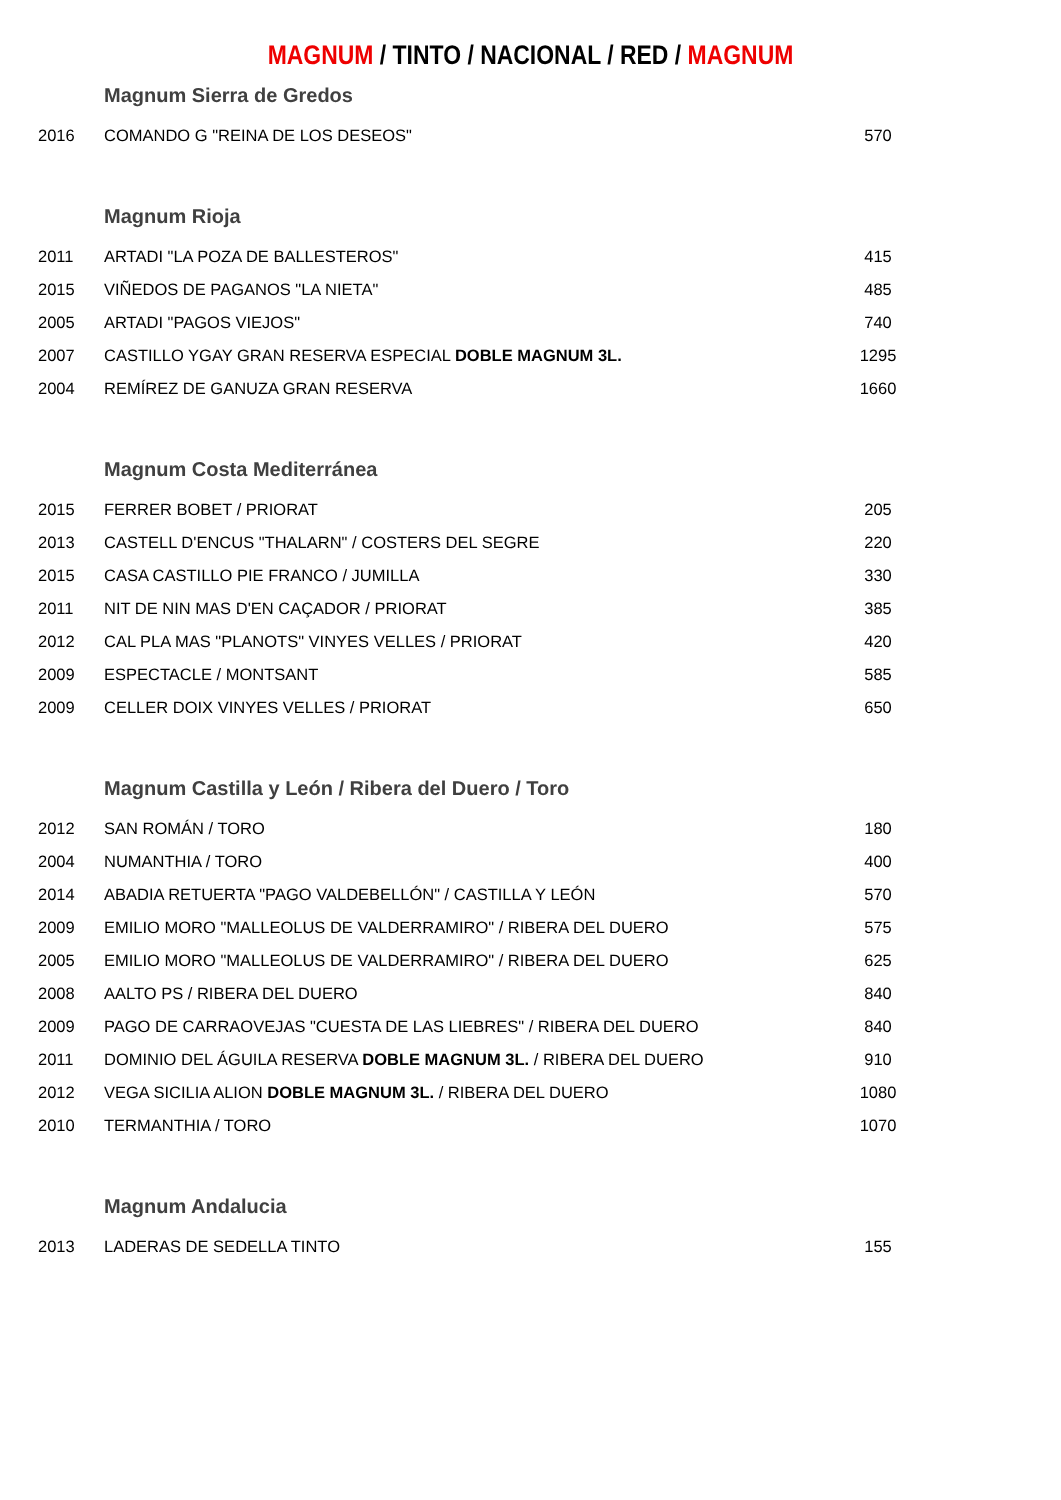MAGNUM / TINTO / NACIONAL / RED / MAGNUM
| | Magnum Sierra de Gredos | |
| 2016 | COMANDO G "REINA DE LOS DESEOS" | 570 |
| | Magnum Rioja | |
| 2011 | ARTADI "LA POZA DE BALLESTEROS" | 415 |
| 2015 | VIÑEDOS DE PAGANOS "LA NIETA" | 485 |
| 2005 | ARTADI "PAGOS VIEJOS" | 740 |
| 2007 | CASTILLO YGAY GRAN RESERVA ESPECIAL DOBLE MAGNUM 3L. | 1295 |
| 2004 | REMÍREZ DE GANUZA GRAN RESERVA | 1660 |
| | Magnum Costa Mediterránea | |
| 2015 | FERRER BOBET / PRIORAT | 205 |
| 2013 | CASTELL D'ENCUS "THALARN" / COSTERS DEL SEGRE | 220 |
| 2015 | CASA CASTILLO PIE FRANCO / JUMILLA | 330 |
| 2011 | NIT DE NIN MAS D'EN CAÇADOR / PRIORAT | 385 |
| 2012 | CAL PLA MAS "PLANOTS" VINYES VELLES / PRIORAT | 420 |
| 2009 | ESPECTACLE / MONTSANT | 585 |
| 2009 | CELLER DOIX VINYES VELLES / PRIORAT | 650 |
| | Magnum Castilla y León / Ribera del Duero / Toro | |
| 2012 | SAN ROMÁN / TORO | 180 |
| 2004 | NUMANTHIA / TORO | 400 |
| 2014 | ABADIA RETUERTA "PAGO VALDEBELLÓN" / CASTILLA Y LEÓN | 570 |
| 2009 | EMILIO MORO "MALLEOLUS DE VALDERRAMIRO" / RIBERA DEL DUERO | 575 |
| 2005 | EMILIO MORO "MALLEOLUS DE VALDERRAMIRO" / RIBERA DEL DUERO | 625 |
| 2008 | AALTO PS / RIBERA DEL DUERO | 840 |
| 2009 | PAGO DE CARRAOVEJAS "CUESTA DE LAS LIEBRES" / RIBERA DEL DUERO | 840 |
| 2011 | DOMINIO DEL ÁGUILA RESERVA DOBLE MAGNUM 3L. / RIBERA DEL DUERO | 910 |
| 2012 | VEGA SICILIA ALION DOBLE MAGNUM 3L. / RIBERA DEL DUERO | 1080 |
| 2010 | TERMANTHIA / TORO | 1070 |
| | Magnum Andalucia | |
| 2013 | LADERAS DE SEDELLA TINTO | 155 |